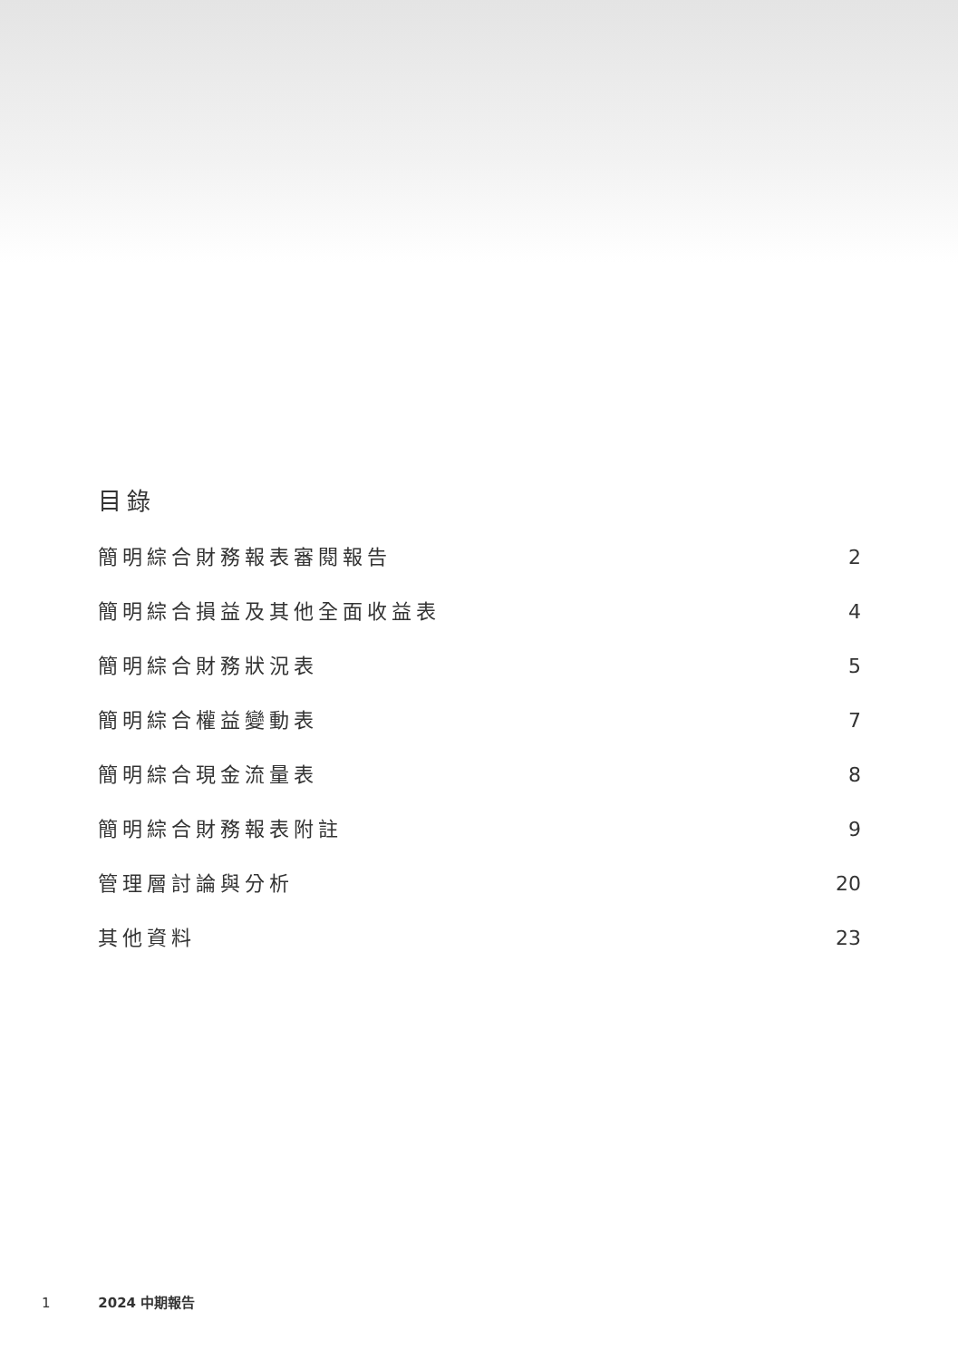目錄
簡明綜合財務報表審閱報告 2
簡明綜合損益及其他全面收益表 4
簡明綜合財務狀況表 5
簡明綜合權益變動表 7
簡明綜合現金流量表 8
簡明綜合財務報表附註 9
管理層討論與分析 20
其他資料 23
1 2024 中期報告